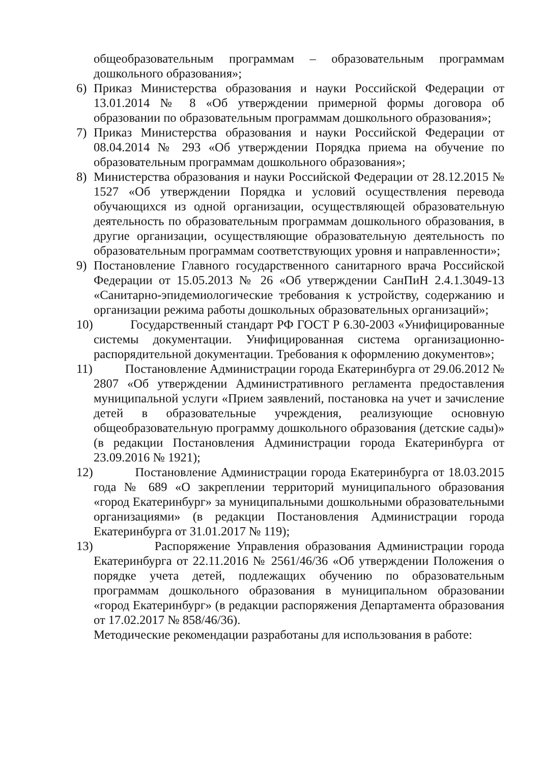общеобразовательным программам – образовательным программам дошкольного образования»;
6) Приказ Министерства образования и науки Российской Федерации от 13.01.2014 № 8 «Об утверждении примерной формы договора об образовании по образовательным программам дошкольного образования»;
7) Приказ Министерства образования и науки Российской Федерации от 08.04.2014 № 293 «Об утверждении Порядка приема на обучение по образовательным программам дошкольного образования»;
8) Министерства образования и науки Российской Федерации от 28.12.2015 № 1527 «Об утверждении Порядка и условий осуществления перевода обучающихся из одной организации, осуществляющей образовательную деятельность по образовательным программам дошкольного образования, в другие организации, осуществляющие образовательную деятельность по образовательным программам соответствующих уровня и направленности»;
9) Постановление Главного государственного санитарного врача Российской Федерации от 15.05.2013 № 26 «Об утверждении СанПиН 2.4.1.3049-13 «Санитарно-эпидемиологические требования к устройству, содержанию и организации режима работы дошкольных образовательных организаций»;
10) Государственный стандарт РФ ГОСТ Р 6.30-2003 «Унифицированные системы документации. Унифицированная система организационно-распорядительной документации. Требования к оформлению документов»;
11) Постановление Администрации города Екатеринбурга от 29.06.2012 № 2807 «Об утверждении Административного регламента предоставления муниципальной услуги «Прием заявлений, постановка на учет и зачисление детей в образовательные учреждения, реализующие основную общеобразовательную программу дошкольного образования (детские сады)» (в редакции Постановления Администрации города Екатеринбурга от 23.09.2016 № 1921);
12) Постановление Администрации города Екатеринбурга от 18.03.2015 года № 689 «О закреплении территорий муниципального образования «город Екатеринбург» за муниципальными дошкольными образовательными организациями» (в редакции Постановления Администрации города Екатеринбурга от 31.01.2017 № 119);
13) Распоряжение Управления образования Администрации города Екатеринбурга от 22.11.2016 № 2561/46/36 «Об утверждении Положения о порядке учета детей, подлежащих обучению по образовательным программам дошкольного образования в муниципальном образовании «город Екатеринбург» (в редакции распоряжения Департамента образования от 17.02.2017 № 858/46/36).
Методические рекомендации разработаны для использования в работе: